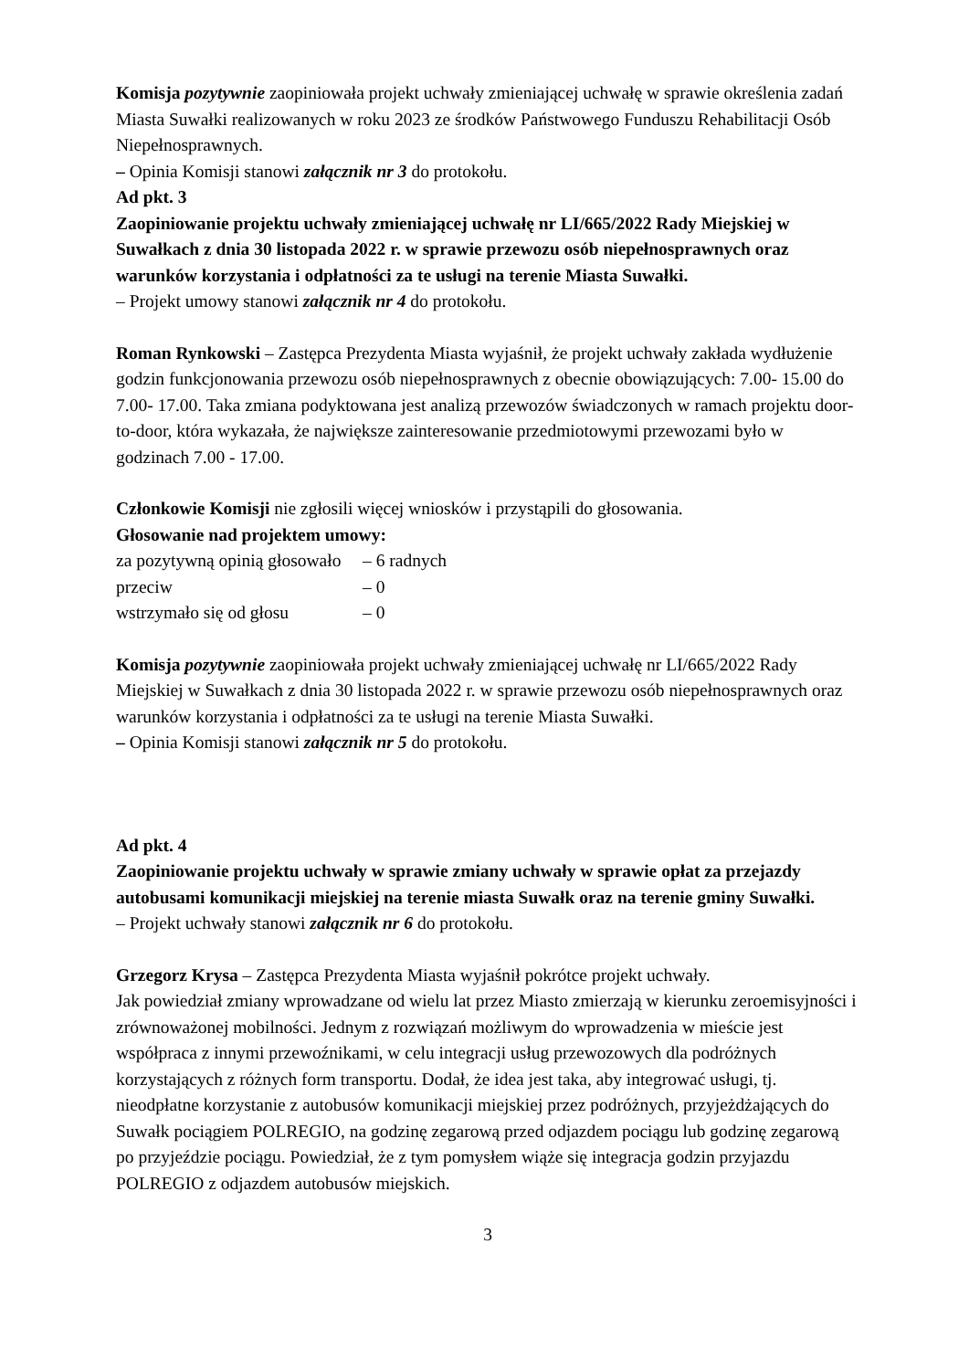Komisja pozytywnie zaopiniowała projekt uchwały zmieniającej uchwałę w sprawie określenia zadań Miasta Suwałki realizowanych w roku 2023 ze środków Państwowego Funduszu Rehabilitacji Osób Niepełnosprawnych.
– Opinia Komisji stanowi załącznik nr 3 do protokołu.
Ad pkt. 3
Zaopiniowanie projektu uchwały zmieniającej uchwałę nr LI/665/2022 Rady Miejskiej w Suwałkach z dnia 30 listopada 2022 r. w sprawie przewozu osób niepełnosprawnych oraz warunków korzystania i odpłatności za te usługi na terenie Miasta Suwałki.
– Projekt umowy stanowi załącznik nr 4 do protokołu.
Roman Rynkowski – Zastępca Prezydenta Miasta wyjaśnił, że projekt uchwały zakłada wydłużenie godzin funkcjonowania przewozu osób niepełnosprawnych z obecnie obowiązujących: 7.00- 15.00 do 7.00- 17.00. Taka zmiana podyktowana jest analizą przewozów świadczonych w ramach projektu door-to-door, która wykazała, że największe zainteresowanie przedmiotowymi przewozami było w godzinach 7.00 - 17.00.
Członkowie Komisji nie zgłosili więcej wniosków i przystąpili do głosowania.
Głosowanie nad projektem umowy:
| za pozytywną opinią głosowało | – 6 radnych |
| przeciw | – 0 |
| wstrzymało się od głosu | – 0 |
Komisja pozytywnie zaopiniowała projekt uchwały zmieniającej uchwałę nr LI/665/2022 Rady Miejskiej w Suwałkach z dnia 30 listopada 2022 r. w sprawie przewozu osób niepełnosprawnych oraz warunków korzystania i odpłatności za te usługi na terenie Miasta Suwałki.
– Opinia Komisji stanowi załącznik nr 5 do protokołu.
Ad pkt. 4
Zaopiniowanie projektu uchwały w sprawie zmiany uchwały w sprawie opłat za przejazdy autobusami komunikacji miejskiej na terenie miasta Suwałk oraz na terenie gminy Suwałki.
– Projekt uchwały stanowi załącznik nr 6 do protokołu.
Grzegorz Krysa – Zastępca Prezydenta Miasta wyjaśnił pokrótce projekt uchwały.
Jak powiedział zmiany wprowadzane od wielu lat przez Miasto zmierzają w kierunku zeroemisyjności i zrównoważonej mobilności. Jednym z rozwiązań możliwym do wprowadzenia w mieście jest współpraca z innymi przewoźnikami, w celu integracji usług przewozowych dla podróżnych korzystających z różnych form transportu. Dodał, że idea jest taka, aby integrować usługi, tj. nieodpłatne korzystanie z autobusów komunikacji miejskiej przez podróżnych, przyjeżdżających do Suwałk pociągiem POLREGIO, na godzinę zegarową przed odjazdem pociągu lub godzinę zegarową po przyjeździe pociągu. Powiedział, że z tym pomysłem wiąże się integracja godzin przyjazdu POLREGIO z odjazdem autobusów miejskich.
3